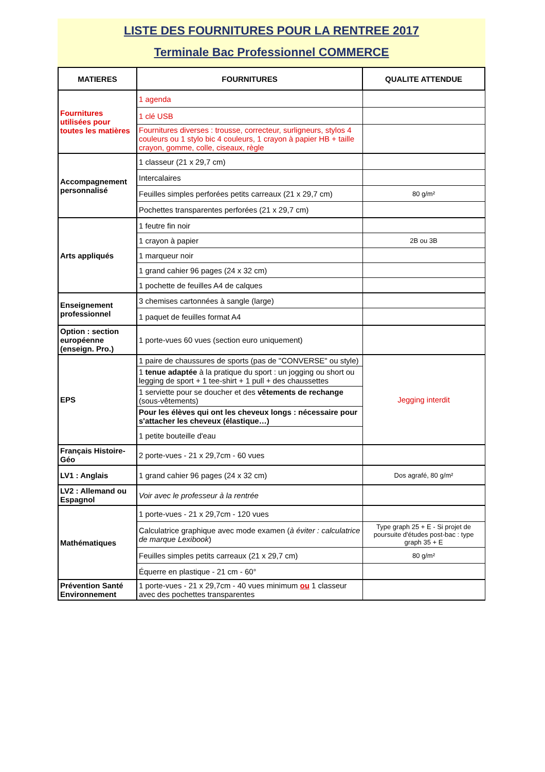LISTE DES FOURNITURES POUR LA RENTREE 2017
Terminale Bac Professionnel COMMERCE
| MATIERES | FOURNITURES | QUALITE ATTENDUE |
| --- | --- | --- |
| Fournitures utilisées pour toutes les matières | 1 agenda | |
| | 1 clé USB | |
| | Fournitures diverses : trousse, correcteur, surligneurs, stylos 4 couleurs ou 1 stylo bic 4 couleurs, 1 crayon à papier HB + taille crayon, gomme, colle, ciseaux, règle | |
| Accompagnement personnalisé | 1 classeur (21 x 29,7 cm) | |
| | Intercalaires | |
| | Feuilles simples perforées petits carreaux (21 x 29,7 cm) | 80 g/m² |
| | Pochettes transparentes perforées (21 x 29,7 cm) | |
| Arts appliqués | 1 feutre fin noir | |
| | 1 crayon à papier | 2B ou 3B |
| | 1 marqueur noir | |
| | 1 grand cahier 96 pages (24 x 32 cm) | |
| | 1 pochette de feuilles A4 de calques | |
| Enseignement professionnel | 3 chemises cartonnées à sangle (large) | |
| | 1 paquet de feuilles format A4 | |
| Option : section européenne (enseign. Pro.) | 1 porte-vues 60 vues (section euro uniquement) | |
| EPS | 1 paire de chaussures de sports (pas de "CONVERSE" ou style) | Jegging interdit |
| | 1 tenue adaptée à la pratique du sport : un jogging ou short ou legging de sport + 1 tee-shirt + 1 pull + des chaussettes | |
| | 1 serviette pour se doucher et des vêtements de rechange (sous-vêtements) | |
| | Pour les élèves qui ont les cheveux longs : nécessaire pour s'attacher les cheveux (élastique…) | |
| | 1 petite bouteille d'eau | |
| Français Histoire-Géo | 2 porte-vues - 21 x 29,7cm - 60 vues | |
| LV1 : Anglais | 1 grand cahier 96 pages (24 x 32 cm) | Dos agrafé, 80 g/m² |
| LV2 : Allemand ou Espagnol | Voir avec le professeur à la rentrée | |
| Mathématiques | 1 porte-vues - 21 x 29,7cm - 120 vues | |
| | Calculatrice graphique avec mode examen ( à éviter : calculatrice de marque Lexibook ) | Type graph 25 + E - Si projet de poursuite d'études post-bac : type graph 35 + E |
| | Feuilles simples petits carreaux (21 x 29,7 cm) | 80 g/m² |
| | Équerre en plastique - 21 cm - 60° | |
| Prévention Santé Environnement | 1 porte-vues - 21 x 29,7cm - 40 vues minimum ou 1 classeur avec des pochettes transparentes | |